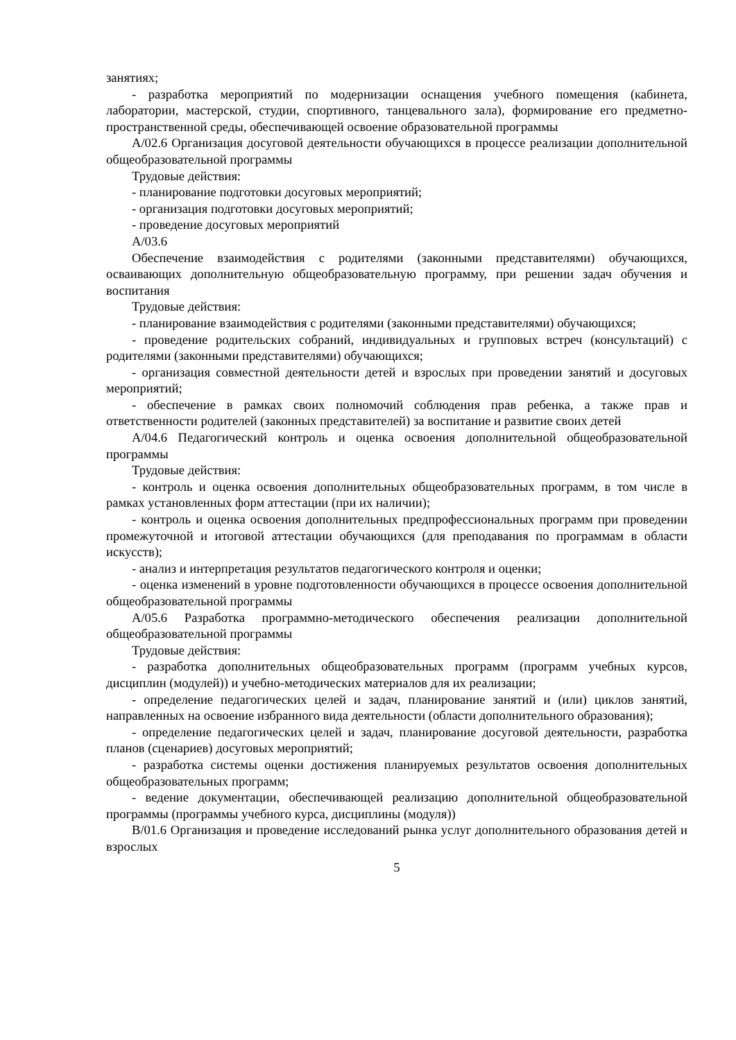занятиях;
- разработка мероприятий по модернизации оснащения учебного помещения (кабинета, лаборатории, мастерской, студии, спортивного, танцевального зала), формирование его предметно-пространственной среды, обеспечивающей освоение образовательной программы
А/02.6 Организация досуговой деятельности обучающихся в процессе реализации дополнительной общеобразовательной программы
Трудовые действия:
- планирование подготовки досуговых мероприятий;
- организация подготовки досуговых мероприятий;
- проведение досуговых мероприятий
А/03.6
Обеспечение взаимодействия с родителями (законными представителями) обучающихся, осваивающих дополнительную общеобразовательную программу, при решении задач обучения и воспитания
Трудовые действия:
- планирование взаимодействия с родителями (законными представителями) обучающихся;
- проведение родительских собраний, индивидуальных и групповых встреч (консультаций) с родителями (законными представителями) обучающихся;
- организация совместной деятельности детей и взрослых при проведении занятий и досуговых мероприятий;
- обеспечение в рамках своих полномочий соблюдения прав ребенка, а также прав и ответственности родителей (законных представителей) за воспитание и развитие своих детей
А/04.6 Педагогический контроль и оценка освоения дополнительной общеобразовательной программы
Трудовые действия:
- контроль и оценка освоения дополнительных общеобразовательных программ, в том числе в рамках установленных форм аттестации (при их наличии);
- контроль и оценка освоения дополнительных предпрофессиональных программ при проведении промежуточной и итоговой аттестации обучающихся (для преподавания по программам в области искусств);
- анализ и интерпретация результатов педагогического контроля и оценки;
- оценка изменений в уровне подготовленности обучающихся в процессе освоения дополнительной общеобразовательной программы
А/05.6 Разработка программно-методического обеспечения реализации дополнительной общеобразовательной программы
Трудовые действия:
- разработка дополнительных общеобразовательных программ (программ учебных курсов, дисциплин (модулей)) и учебно-методических материалов для их реализации;
- определение педагогических целей и задач, планирование занятий и (или) циклов занятий, направленных на освоение избранного вида деятельности (области дополнительного образования);
- определение педагогических целей и задач, планирование досуговой деятельности, разработка планов (сценариев) досуговых мероприятий;
- разработка системы оценки достижения планируемых результатов освоения дополнительных общеобразовательных программ;
- ведение документации, обеспечивающей реализацию дополнительной общеобразовательной программы (программы учебного курса, дисциплины (модуля))
В/01.6 Организация и проведение исследований рынка услуг дополнительного образования детей и взрослых
5